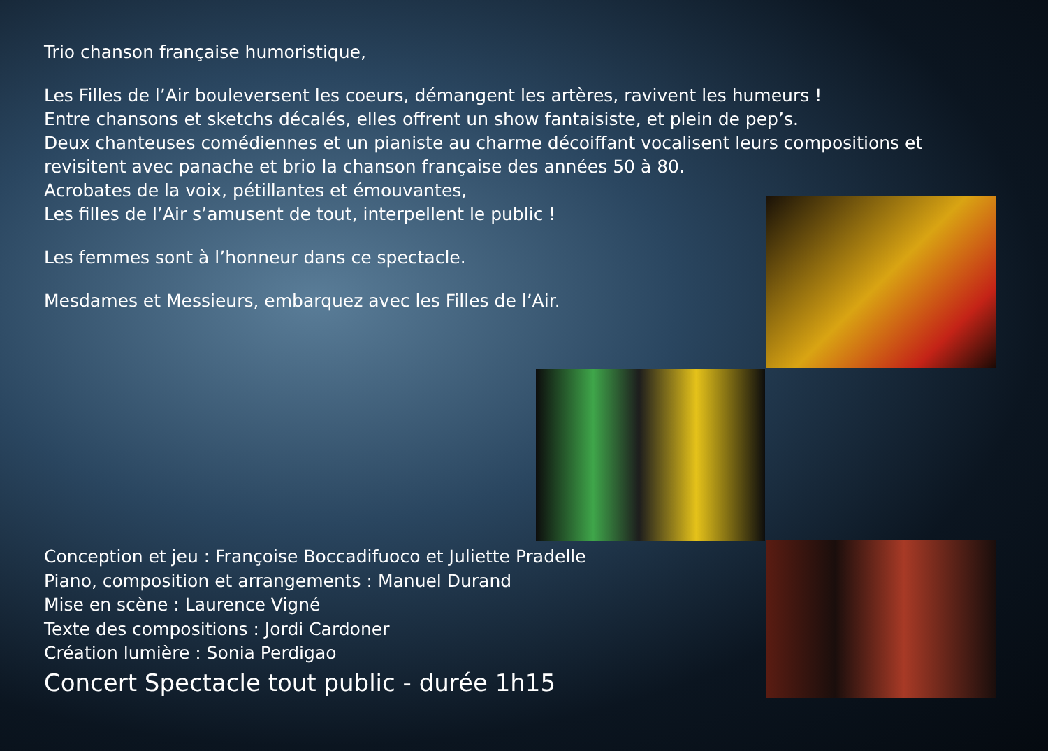Trio chanson française humoristique,
Les Filles de l’Air bouleversent les coeurs, démangent les artères, ravivent les humeurs !
Entre chansons et sketchs décalés, elles offrent un show fantaisiste, et plein de pep’s.
Deux chanteuses comédiennes et un pianiste au charme décoiffant vocalisent leurs compositions et revisitent avec panache et brio la chanson française des années 50 à 80.
Acrobates de la voix, pétillantes et émouvantes,
Les filles de l’Air s’amusent de tout, interpellent le public !
Les femmes sont à l’honneur dans ce spectacle.
Mesdames et Messieurs, embarquez avec les Filles de l’Air.
Conception et jeu : Françoise Boccadifuoco et Juliette Pradelle
Piano, composition et arrangements : Manuel Durand
Mise en scène : Laurence Vigné
Texte des compositions : Jordi Cardoner
Création lumière : Sonia Perdigao
Concert Spectacle tout public - durée 1h15